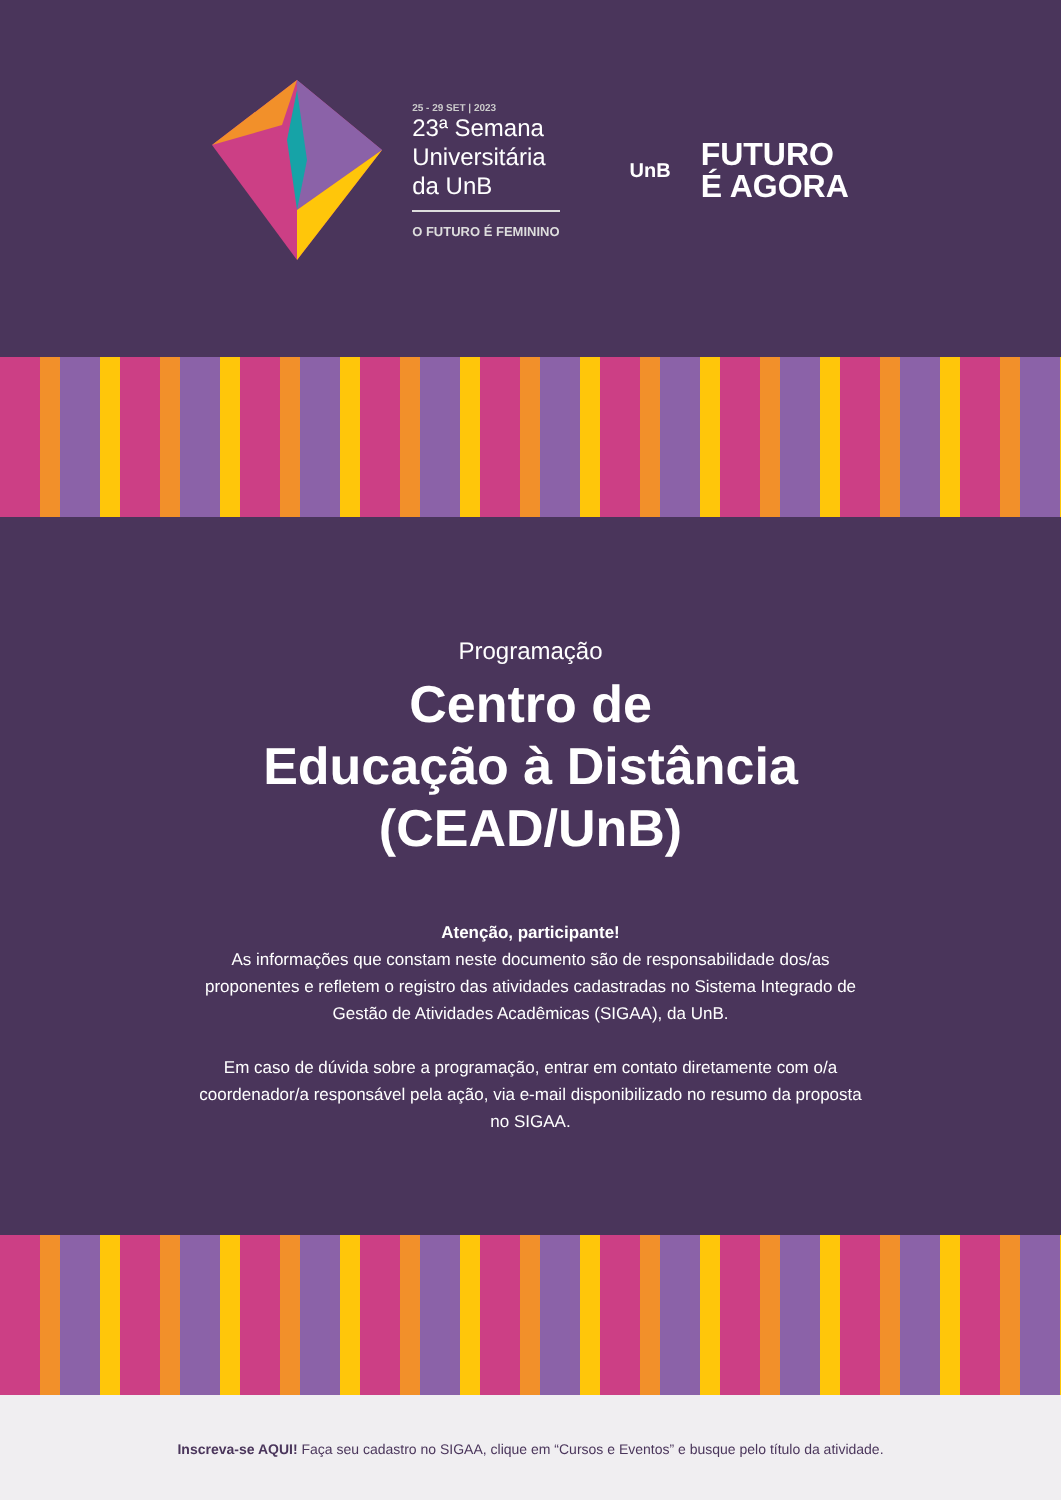25 - 29 SET | 2023
23ª Semana
Universitária
da UnB
O FUTURO É FEMININO
UnB
FUTURO
É AGORA
Programação
Centro de
Educação à Distância
(CEAD/UnB)
Atenção, participante!
As informações que constam neste documento são de responsabilidade dos/as proponentes e refletem o registro das atividades cadastradas no Sistema Integrado de Gestão de Atividades Acadêmicas (SIGAA), da UnB.
Em caso de dúvida sobre a programação, entrar em contato diretamente com o/a coordenador/a responsável pela ação, via e-mail disponibilizado no resumo da proposta no SIGAA.
Inscreva-se AQUI! Faça seu cadastro no SIGAA, clique em “Cursos e Eventos” e busque pelo título da atividade.